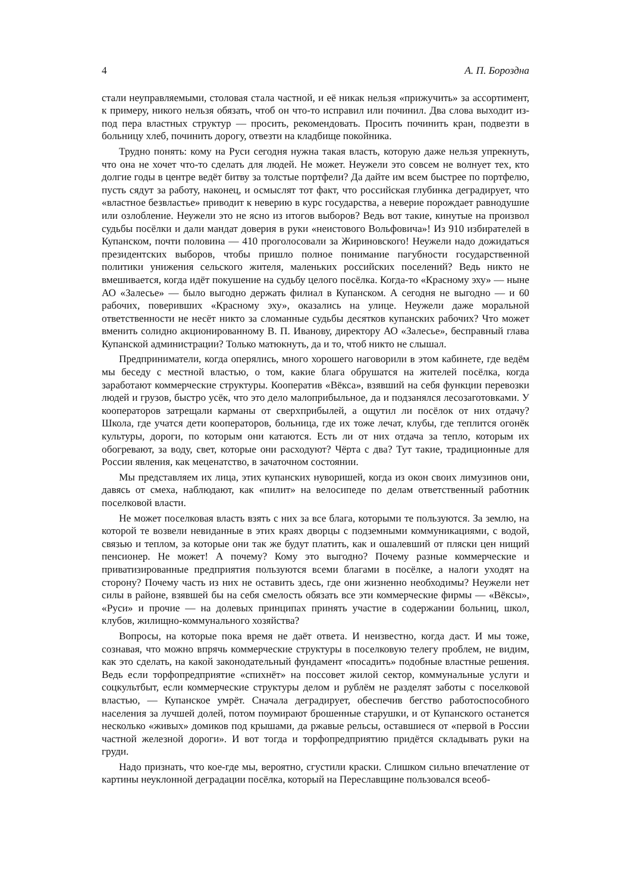4 А. П. Бороздна
стали неуправляемыми, столовая стала частной, и её никак нельзя «прижучить» за ассортимент, к примеру, никого нельзя обязать, чтоб он что-то исправил или починил. Два слова выходит из-под пера властных структур — просить, рекомендовать. Просить починить кран, подвезти в больницу хлеб, починить дорогу, отвезти на кладбище покойника.
Трудно понять: кому на Руси сегодня нужна такая власть, которую даже нельзя упрекнуть, что она не хочет что-то сделать для людей. Не может. Неужели это совсем не волнует тех, кто долгие годы в центре ведёт битву за толстые портфели? Да дайте им всем быстрее по портфелю, пусть сядут за работу, наконец, и осмыслят тот факт, что российская глубинка деградирует, что «властное безвластье» приводит к неверию в курс государства, а неверие порождает равнодушие или озлобление. Неужели это не ясно из итогов выборов? Ведь вот такие, кинутые на произвол судьбы посёлки и дали мандат доверия в руки «неистового Вольфовича»! Из 910 избирателей в Купанском, почти половина — 410 проголосовали за Жириновского! Неужели надо дожидаться президентских выборов, чтобы пришло полное понимание пагубности государственной политики унижения сельского жителя, маленьких российских поселений? Ведь никто не вмешивается, когда идёт покушение на судьбу целого посёлка. Когда-то «Красному эху» — ныне АО «Залесье» — было выгодно держать филиал в Купанском. А сегодня не выгодно — и 60 рабочих, поверивших «Красному эху», оказались на улице. Неужели даже моральной ответственности не несёт никто за сломанные судьбы десятков купанских рабочих? Что может вменить солидно акционированному В. П. Иванову, директору АО «Залесье», бесправный глава Купанской администрации? Только матюкнуть, да и то, чтоб никто не слышал.
Предприниматели, когда оперялись, много хорошего наговорили в этом кабинете, где ведём мы беседу с местной властью, о том, какие блага обрушатся на жителей посёлка, когда заработают коммерческие структуры. Кооператив «Вёкса», взявший на себя функции перевозки людей и грузов, быстро усёк, что это дело малоприбыльное, да и подзанялся лесозаготовками. У кооператоров затрещали карманы от сверхприбылей, а ощутил ли посёлок от них отдачу? Школа, где учатся дети кооператоров, больница, где их тоже лечат, клубы, где теплится огонёк культуры, дороги, по которым они катаются. Есть ли от них отдача за тепло, которым их обогревают, за воду, свет, которые они расходуют? Чёрта с два? Тут такие, традиционные для России явления, как меценатство, в зачаточном состоянии.
Мы представляем их лица, этих купанских нуворишей, когда из окон своих лимузинов они, давясь от смеха, наблюдают, как «пилит» на велосипеде по делам ответственный работник поселковой власти.
Не может поселковая власть взять с них за все блага, которыми те пользуются. За землю, на которой те возвели невиданные в этих краях дворцы с подземными коммуникациями, с водой, связью и теплом, за которые они так же будут платить, как и ошалевший от пляски цен нищий пенсионер. Не может! А почему? Кому это выгодно? Почему разные коммерческие и приватизированные предприятия пользуются всеми благами в посёлке, а налоги уходят на сторону? Почему часть из них не оставить здесь, где они жизненно необходимы? Неужели нет силы в районе, взявшей бы на себя смелость обязать все эти коммерческие фирмы — «Вёксы», «Руси» и прочие — на долевых принципах принять участие в содержании больниц, школ, клубов, жилищно-коммунального хозяйства?
Вопросы, на которые пока время не даёт ответа. И неизвестно, когда даст. И мы тоже, сознавая, что можно впрячь коммерческие структуры в поселковую телегу проблем, не видим, как это сделать, на какой законодательный фундамент «посадить» подобные властные решения. Ведь если торфопредприятие «спихнёт» на поссовет жилой сектор, коммунальные услуги и соцкультбыт, если коммерческие структуры делом и рублём не разделят заботы с поселковой властью, — Купанское умрёт. Сначала деградирует, обеспечив бегство работоспособного населения за лучшей долей, потом поумирают брошенные старушки, и от Купанского останется несколько «живых» домиков под крышами, да ржавые рельсы, оставшиеся от «первой в России частной железной дороги». И вот тогда и торфопредприятию придётся складывать руки на груди.
Надо признать, что кое-где мы, вероятно, сгустили краски. Слишком сильно впечатление от картины неуклонной деградации посёлка, который на Переславщине пользовался всеоб-